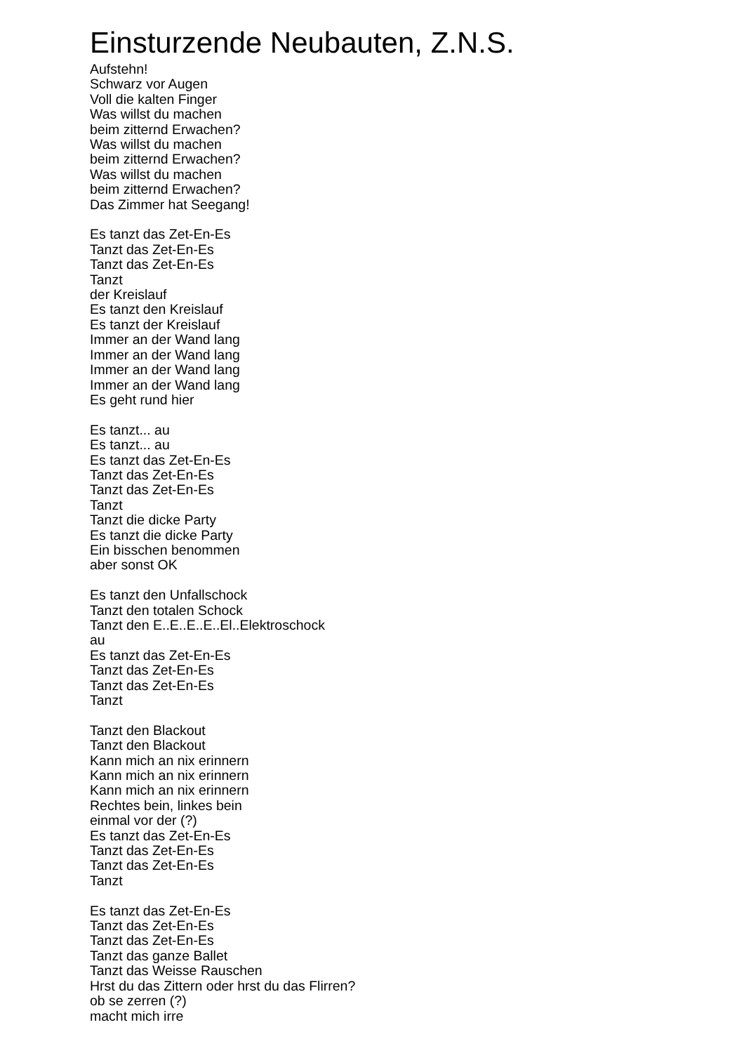Einsturzende Neubauten, Z.N.S.
Aufstehn!
Schwarz vor Augen
Voll die kalten Finger
Was willst du machen
beim zitternd Erwachen?
Was willst du machen
beim zitternd Erwachen?
Was willst du machen
beim zitternd Erwachen?
Das Zimmer hat Seegang!
Es tanzt das Zet-En-Es
Tanzt das Zet-En-Es
Tanzt das Zet-En-Es
Tanzt
der Kreislauf
Es tanzt den Kreislauf
Es tanzt der Kreislauf
Immer an der Wand lang
Immer an der Wand lang
Immer an der Wand lang
Immer an der Wand lang
Es geht rund hier
Es tanzt... au
Es tanzt... au
Es tanzt das Zet-En-Es
Tanzt das Zet-En-Es
Tanzt das Zet-En-Es
Tanzt
Tanzt die dicke Party
Es tanzt die dicke Party
Ein bisschen benommen
aber sonst OK
Es tanzt den Unfallschock
Tanzt den totalen Schock
Tanzt den E..E..E..E..El..Elektroschock
au
Es tanzt das Zet-En-Es
Tanzt das Zet-En-Es
Tanzt das Zet-En-Es
Tanzt
Tanzt den Blackout
Tanzt den Blackout
Kann mich an nix erinnern
Kann mich an nix erinnern
Kann mich an nix erinnern
Rechtes bein, linkes bein
einmal vor der (?)
Es tanzt das Zet-En-Es
Tanzt das Zet-En-Es
Tanzt das Zet-En-Es
Tanzt
Es tanzt das Zet-En-Es
Tanzt das Zet-En-Es
Tanzt das Zet-En-Es
Tanzt das ganze Ballet
Tanzt das Weisse Rauschen
Hrst du das Zittern oder hrst du das Flirren?
ob se zerren (?)
macht mich irre